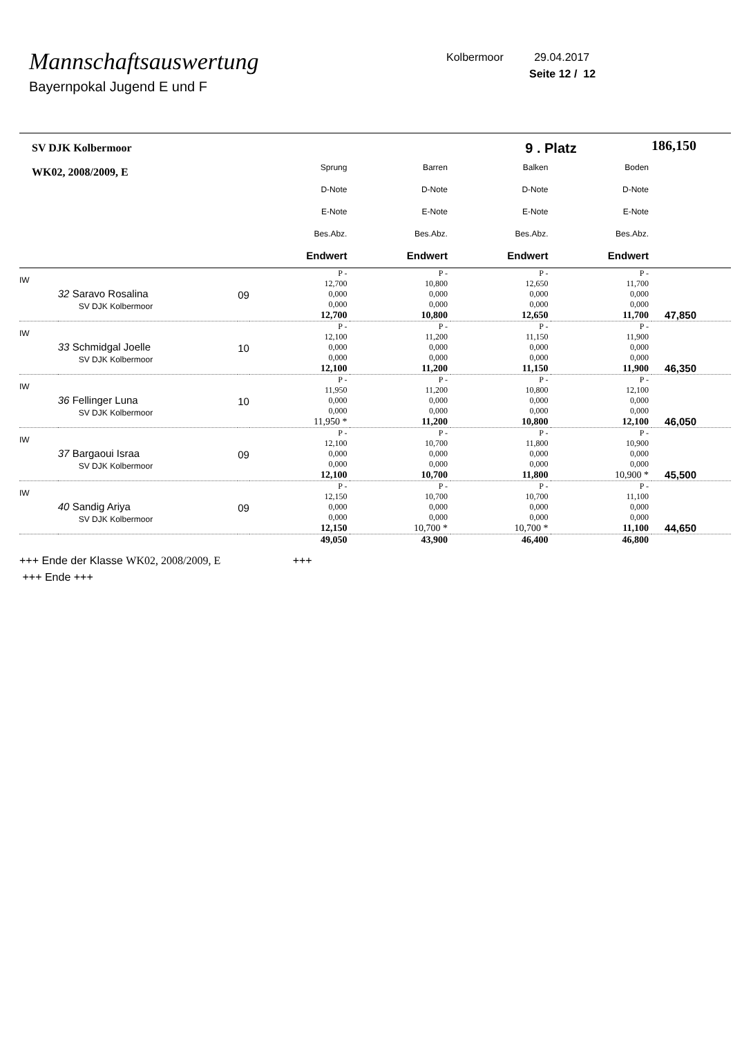Mannschaftsauswertung
Bayernpokal Jugend E und F
Kolbermoor 29.04.2017
Seite 12 / 12
| SV DJK Kolbermoor | | | | | 9 . Platz | | 186,150 |
| WK02, 2008/2009, E | | | Sprung D-Note E-Note Bes.Abz. Endwert | Barren D-Note E-Note Bes.Abz. Endwert | Balken D-Note E-Note Bes.Abz. Endwert | Boden D-Note E-Note Bes.Abz. Endwert | |
| IW | 32 Saravo Rosalina SV DJK Kolbermoor | 09 | P - 12,700 0,000 0,000 12,700 | P - 10,800 0,000 0,000 10,800 | P - 12,650 0,000 0,000 12,650 | P - 11,700 0,000 0,000 11,700 | 47,850 |
| IW | 33 Schmidgal Joelle SV DJK Kolbermoor | 10 | P - 12,100 0,000 0,000 12,100 | P - 11,200 0,000 0,000 11,200 | P - 11,150 0,000 0,000 11,150 | P - 11,900 0,000 0,000 11,900 | 46,350 |
| IW | 36 Fellinger Luna SV DJK Kolbermoor | 10 | P - 11,950 0,000 0,000 11,950 * | P - 11,200 0,000 0,000 11,200 | P - 10,800 0,000 0,000 10,800 | P - 12,100 0,000 0,000 12,100 | 46,050 |
| IW | 37 Bargaoui Israa SV DJK Kolbermoor | 09 | P - 12,100 0,000 0,000 12,100 | P - 10,700 0,000 0,000 10,700 | P - 11,800 0,000 0,000 11,800 | P - 10,900 0,000 0,000 10,900 * | 45,500 |
| IW | 40 Sandig Ariya SV DJK Kolbermoor | 09 | P - 12,150 0,000 0,000 12,150 | P - 10,700 0,000 0,000 10,700 * | P - 10,700 0,000 0,000 10,700 * | P - 11,100 0,000 0,000 11,100 | 44,650 |
| | | | 49,050 | 43,900 | 46,400 | 46,800 | |
+++ Ende der Klasse WK02, 2008/2009, E +++
+++ Ende +++